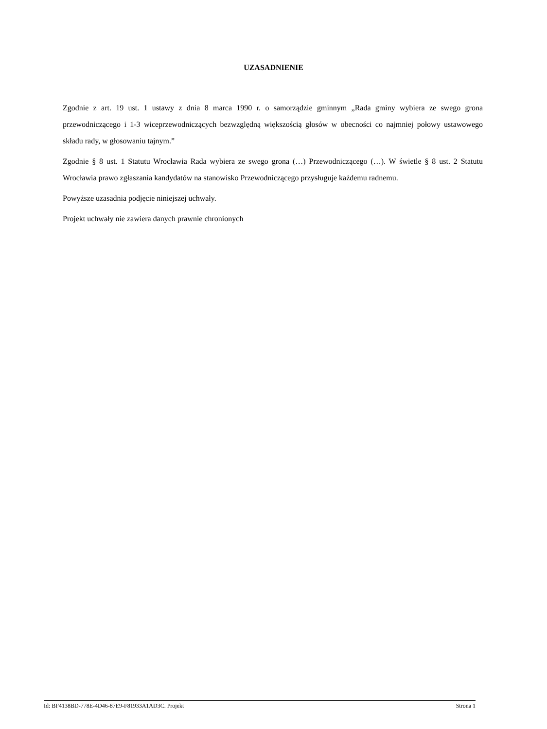UZASADNIENIE
Zgodnie z art. 19 ust. 1 ustawy z dnia 8 marca 1990 r. o samorządzie gminnym „Rada gminy wybiera ze swego grona przewodniczącego i 1-3 wiceprzewodniczących bezwzględną większością głosów w obecności co najmniej połowy ustawowego składu rady, w głosowaniu tajnym.”
Zgodnie § 8 ust. 1 Statutu Wrocławia Rada wybiera ze swego grona (…) Przewodniczącego (…). W świetle § 8 ust. 2 Statutu Wrocławia prawo zgłaszania kandydatów na stanowisko Przewodniczącego przysługuje każdemu radnemu.
Powyższe uzasadnia podjęcie niniejszej uchwały.
Projekt uchwały nie zawiera danych prawnie chronionych
Id: BF4138BD-778E-4D46-87E9-F81933A1AD3C. Projekt Strona 1